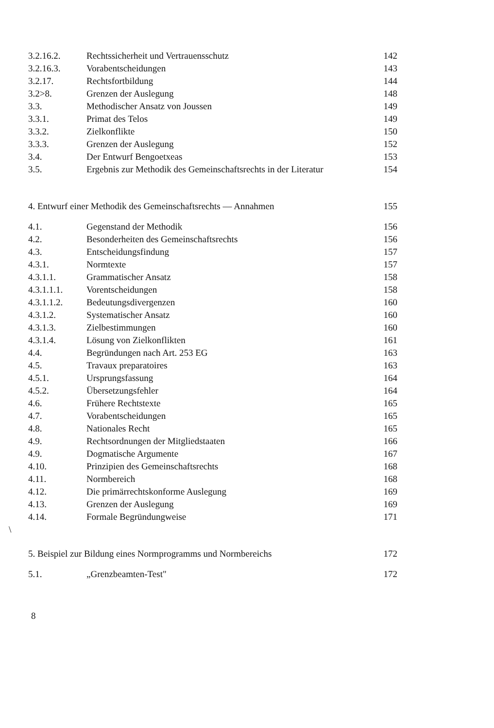| 3.2.16.2. | Rechtssicherheit und Vertrauensschutz | 142 |
| 3.2.16.3. | Vorabentscheidungen | 143 |
| 3.2.17. | Rechtsfortbildung | 144 |
| 3.2>8. | Grenzen der Auslegung | 148 |
| 3.3. | Methodischer Ansatz von Joussen | 149 |
| 3.3.1. | Primat des Telos | 149 |
| 3.3.2. | Zielkonflikte | 150 |
| 3.3.3. | Grenzen der Auslegung | 152 |
| 3.4. | Der Entwurf Bengoetxeas | 153 |
| 3.5. | Ergebnis zur Methodik des Gemeinschaftsrechts in der Literatur | 154 |
4. Entwurf einer Methodik des Gemeinschaftsrechts — Annahmen 155
| 4.1. | Gegenstand der Methodik | 156 |
| 4.2. | Besonderheiten des Gemeinschaftsrechts | 156 |
| 4.3. | Entscheidungsfindung | 157 |
| 4.3.1. | Normtexte | 157 |
| 4.3.1.1. | Grammatischer Ansatz | 158 |
| 4.3.1.1.1. | Vorentscheidungen | 158 |
| 4.3.1.1.2. | Bedeutungsdivergenzen | 160 |
| 4.3.1.2. | Systematischer Ansatz | 160 |
| 4.3.1.3. | Zielbestimmungen | 160 |
| 4.3.1.4. | Lösung von Zielkonflikten | 161 |
| 4.4. | Begründungen nach Art. 253 EG | 163 |
| 4.5. | Travaux preparatoires | 163 |
| 4.5.1. | Ursprungsfassung | 164 |
| 4.5.2. | Übersetzungsfehler | 164 |
| 4.6. | Frühere Rechtstexte | 165 |
| 4.7. | Vorabentscheidungen | 165 |
| 4.8. | Nationales Recht | 165 |
| 4.9. | Rechtsordnungen der Mitgliedstaaten | 166 |
| 4.9. | Dogmatische Argumente | 167 |
| 4.10. | Prinzipien des Gemeinschaftsrechts | 168 |
| 4.11. | Normbereich | 168 |
| 4.12. | Die primärrechtskonforme Auslegung | 169 |
| 4.13. | Grenzen der Auslegung | 169 |
| 4.14. | Formale Begründungweise | 171 |
\
5. Beispiel zur Bildung eines Normprogramms und Normbereichs 172
| 5.1. | „Grenzbeamten-Test" | 172 |
8